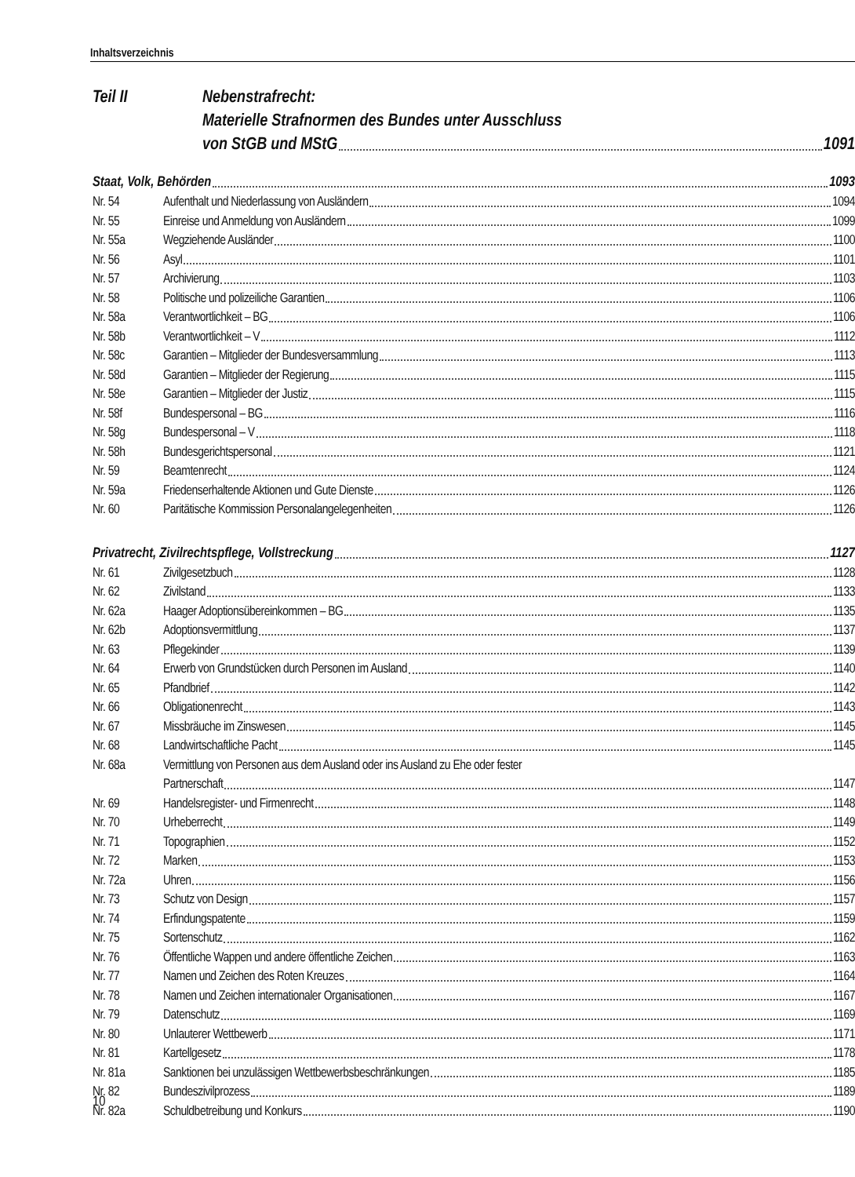Inhaltsverzeichnis
Teil II Nebenstrafrecht:
Materielle Strafnormen des Bundes unter Ausschluss
von StGB und MStG 1091
Staat, Volk, Behörden 1093
Nr. 54 Aufenthalt und Niederlassung von Ausländern 1094
Nr. 55 Einreise und Anmeldung von Ausländern 1099
Nr. 55a Wegziehende Ausländer 1100
Nr. 56 Asyl 1101
Nr. 57 Archivierung 1103
Nr. 58 Politische und polizeiliche Garantien 1106
Nr. 58a Verantwortlichkeit – BG 1106
Nr. 58b Verantwortlichkeit – V 1112
Nr. 58c Garantien – Mitglieder der Bundesversammlung 1113
Nr. 58d Garantien – Mitglieder der Regierung 1115
Nr. 58e Garantien – Mitglieder der Justiz 1115
Nr. 58f Bundespersonal – BG 1116
Nr. 58g Bundespersonal – V 1118
Nr. 58h Bundesgerichtspersonal 1121
Nr. 59 Beamtenrecht 1124
Nr. 59a Friedenserhaltende Aktionen und Gute Dienste 1126
Nr. 60 Paritätische Kommission Personalangelegenheiten 1126
Privatrecht, Zivilrechtspflege, Vollstreckung 1127
Nr. 61 Zivilgesetzbuch 1128
Nr. 62 Zivilstand 1133
Nr. 62a Haager Adoptionsübereinkommen – BG 1135
Nr. 62b Adoptionsvermittlung 1137
Nr. 63 Pflegekinder 1139
Nr. 64 Erwerb von Grundstücken durch Personen im Ausland 1140
Nr. 65 Pfandbrief 1142
Nr. 66 Obligationenrecht 1143
Nr. 67 Missbräuche im Zinswesen 1145
Nr. 68 Landwirtschaftliche Pacht 1145
Nr. 68a Vermittlung von Personen aus dem Ausland oder ins Ausland zu Ehe oder fester
Partnerschaft 1147
Nr. 69 Handelsregister- und Firmenrecht 1148
Nr. 70 Urheberrecht 1149
Nr. 71 Topographien 1152
Nr. 72 Marken 1153
Nr. 72a Uhren 1156
Nr. 73 Schutz von Design 1157
Nr. 74 Erfindungspatente 1159
Nr. 75 Sortenschutz 1162
Nr. 76 Öffentliche Wappen und andere öffentliche Zeichen 1163
Nr. 77 Namen und Zeichen des Roten Kreuzes 1164
Nr. 78 Namen und Zeichen internationaler Organisationen 1167
Nr. 79 Datenschutz 1169
Nr. 80 Unlauterer Wettbewerb 1171
Nr. 81 Kartellgesetz 1178
Nr. 81a Sanktionen bei unzulässigen Wettbewerbsbeschränkungen 1185
Nr. 82 Bundeszivilprozess 1189
Nr. 82a Schuldbetreibung und Konkurs 1190
10